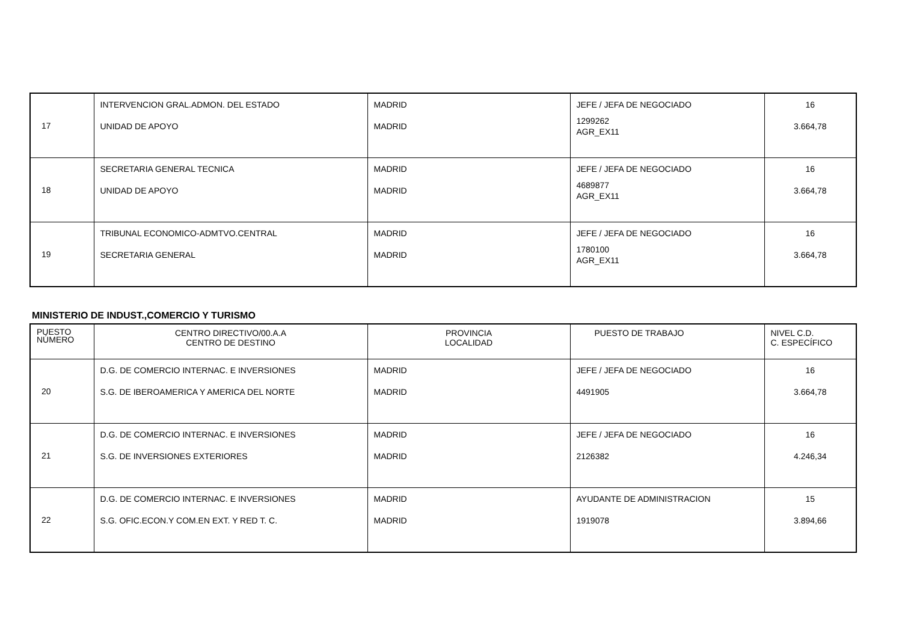| 17 | INTERVENCION GRAL.ADMON. DEL ESTADO UNIDAD DE APOYO | MADRID MADRID | JEFE / JEFA DE NEGOCIADO 1299262 AGR_EX11 | 16 3.664,78 |
| 18 | SECRETARIA GENERAL TECNICA UNIDAD DE APOYO | MADRID MADRID | JEFE / JEFA DE NEGOCIADO 4689877 AGR_EX11 | 16 3.664,78 |
| 19 | TRIBUNAL ECONOMICO-ADMTVO.CENTRAL SECRETARIA GENERAL | MADRID MADRID | JEFE / JEFA DE NEGOCIADO 1780100 AGR_EX11 | 16 3.664,78 |
MINISTERIO DE INDUST.,COMERCIO Y TURISMO
| PUESTO NÚMERO | CENTRO DIRECTIVO/00.A.A CENTRO DE DESTINO | PROVINCIA LOCALIDAD | PUESTO DE TRABAJO | NIVEL C.D. C. ESPECÍFICO |
| --- | --- | --- | --- | --- |
| 20 | D.G. DE COMERCIO INTERNAC. E INVERSIONES S.G. DE IBEROAMERICA Y AMERICA DEL NORTE | MADRID MADRID | JEFE / JEFA DE NEGOCIADO 4491905 | 16 3.664,78 |
| 21 | D.G. DE COMERCIO INTERNAC. E INVERSIONES S.G. DE INVERSIONES EXTERIORES | MADRID MADRID | JEFE / JEFA DE NEGOCIADO 2126382 | 16 4.246,34 |
| 22 | D.G. DE COMERCIO INTERNAC. E INVERSIONES S.G. OFIC.ECON.Y COM.EN EXT. Y RED T. C. | MADRID MADRID | AYUDANTE DE ADMINISTRACION 1919078 | 15 3.894,66 |